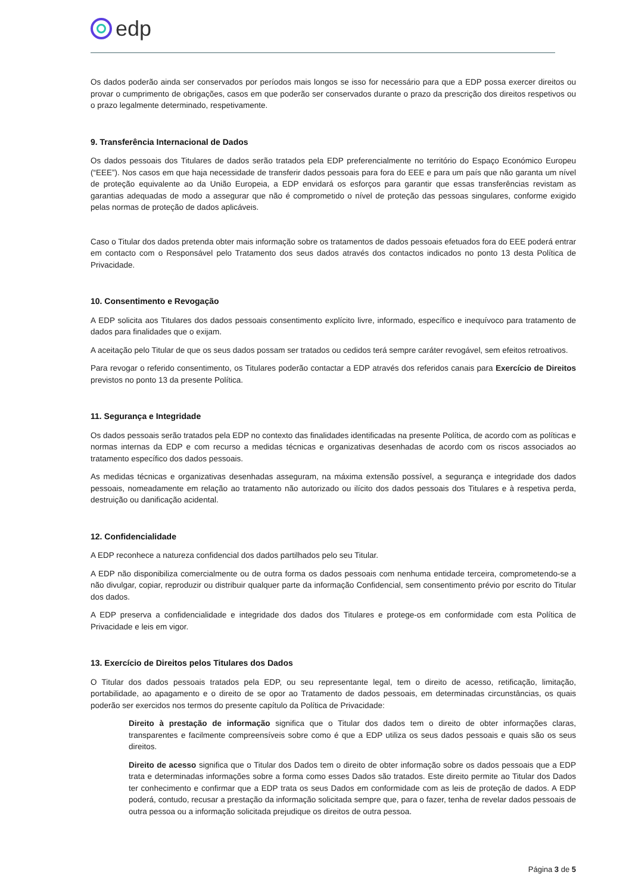edp
Os dados poderão ainda ser conservados por períodos mais longos se isso for necessário para que a EDP possa exercer direitos ou provar o cumprimento de obrigações, casos em que poderão ser conservados durante o prazo da prescrição dos direitos respetivos ou o prazo legalmente determinado, respetivamente.
9. Transferência Internacional de Dados
Os dados pessoais dos Titulares de dados serão tratados pela EDP preferencialmente no território do Espaço Económico Europeu (“EEE”). Nos casos em que haja necessidade de transferir dados pessoais para fora do EEE e para um país que não garanta um nível de proteção equivalente ao da União Europeia, a EDP envidará os esforços para garantir que essas transferências revistam as garantias adequadas de modo a assegurar que não é comprometido o nível de proteção das pessoas singulares, conforme exigido pelas normas de proteção de dados aplicáveis.
Caso o Titular dos dados pretenda obter mais informação sobre os tratamentos de dados pessoais efetuados fora do EEE poderá entrar em contacto com o Responsável pelo Tratamento dos seus dados através dos contactos indicados no ponto 13 desta Política de Privacidade.
10. Consentimento e Revogação
A EDP solicita aos Titulares dos dados pessoais consentimento explícito livre, informado, específico e inequívoco para tratamento de dados para finalidades que o exijam.
A aceitação pelo Titular de que os seus dados possam ser tratados ou cedidos terá sempre caráter revogável, sem efeitos retroativos.
Para revogar o referido consentimento, os Titulares poderão contactar a EDP através dos referidos canais para Exercício de Direitos previstos no ponto 13 da presente Política.
11. Segurança e Integridade
Os dados pessoais serão tratados pela EDP no contexto das finalidades identificadas na presente Política, de acordo com as políticas e normas internas da EDP e com recurso a medidas técnicas e organizativas desenhadas de acordo com os riscos associados ao tratamento específico dos dados pessoais.
As medidas técnicas e organizativas desenhadas asseguram, na máxima extensão possível, a segurança e integridade dos dados pessoais, nomeadamente em relação ao tratamento não autorizado ou ilícito dos dados pessoais dos Titulares e à respetiva perda, destruição ou danificação acidental.
12. Confidencialidade
A EDP reconhece a natureza confidencial dos dados partilhados pelo seu Titular.
A EDP não disponibiliza comercialmente ou de outra forma os dados pessoais com nenhuma entidade terceira, comprometendo-se a não divulgar, copiar, reproduzir ou distribuir qualquer parte da informação Confidencial, sem consentimento prévio por escrito do Titular dos dados.
A EDP preserva a confidencialidade e integridade dos dados dos Titulares e protege-os em conformidade com esta Política de Privacidade e leis em vigor.
13. Exercício de Direitos pelos Titulares dos Dados
O Titular dos dados pessoais tratados pela EDP, ou seu representante legal, tem o direito de acesso, retificação, limitação, portabilidade, ao apagamento e o direito de se opor ao Tratamento de dados pessoais, em determinadas circunstâncias, os quais poderão ser exercidos nos termos do presente capítulo da Política de Privacidade:
Direito à prestação de informação significa que o Titular dos dados tem o direito de obter informações claras, transparentes e facilmente compreensíveis sobre como é que a EDP utiliza os seus dados pessoais e quais são os seus direitos.
Direito de acesso significa que o Titular dos Dados tem o direito de obter informação sobre os dados pessoais que a EDP trata e determinadas informações sobre a forma como esses Dados são tratados. Este direito permite ao Titular dos Dados ter conhecimento e confirmar que a EDP trata os seus Dados em conformidade com as leis de proteção de dados. A EDP poderá, contudo, recusar a prestação da informação solicitada sempre que, para o fazer, tenha de revelar dados pessoais de outra pessoa ou a informação solicitada prejudique os direitos de outra pessoa.
Página 3 de 5